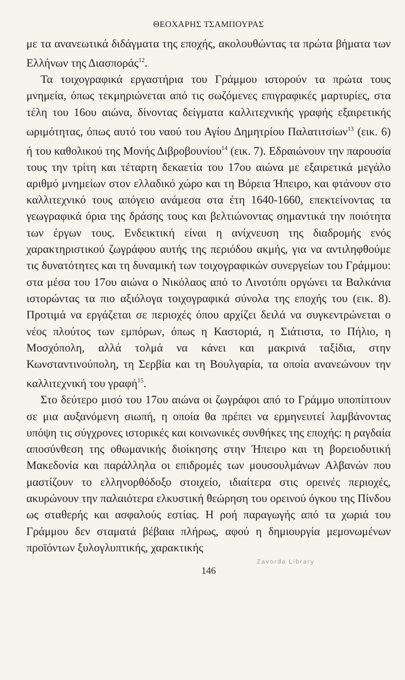ΘΕΟΧΑΡΗΣ ΤΣΑΜΠΟΥΡΑΣ
με τα ανανεωτικά διδάγματα της εποχής, ακολουθώντας τα πρώτα βήματα των Ελλήνων της Διασποράς<sup>12</sup>.
Τα τοιχογραφικά εργαστήρια του Γράμμου ιστορούν τα πρώτα τους μνημεία, όπως τεκμηριώνεται από τις σωζόμενες επιγραφικές μαρτυρίες, στα τέλη του 16ου αιώνα, δίνοντας δείγματα καλλιτεχνικής γραφής εξαιρετικής ωριμότητας, όπως αυτό του ναού του Αγίου Δημητρίου Παλατιτσίων<sup>13</sup> (εικ. 6) ή του καθολικού της Μονής Διβροβουνίου<sup>14</sup> (εικ. 7). Εδραιώνουν την παρουσία τους την τρίτη και τέταρτη δεκαετία του 17ου αιώνα με εξαιρετικά μεγάλο αριθμό μνημείων στον ελλαδικό χώρο και τη Βόρεια Ήπειρο, και φτάνουν στο καλλιτεχνικό τους απόγειο ανάμεσα στα έτη 1640-1660, επεκτείνοντας τα γεωγραφικά όρια της δράσης τους και βελτιώνοντας σημαντικά την ποιότητα των έργων τους. Ενδεικτική είναι η ανίχνευση της διαδρομής ενός χαρακτηριστικού ζωγράφου αυτής της περιόδου ακμής, για να αντιληφθούμε τις δυνατότητες και τη δυναμική των τοιχογραφικών συνεργείων του Γράμμου: στα μέσα του 17ου αιώνα ο Νικόλαος από το Λινοτόπι οργώνει τα Βαλκάνια ιστορώντας τα πιο αξιόλογα τοιχογραφικά σύνολα της εποχής του (εικ. 8). Προτιμά να εργάζεται σε περιοχές όπου αρχίζει δειλά να συγκεντρώνεται ο νέος πλούτος των εμπόρων, όπως η Καστοριά, η Σιάτιστα, το Πήλιο, η Μοσχόπολη, αλλά τολμά να κάνει και μακρινά ταξίδια, στην Κωνσταντινούπολη, τη Σερβία και τη Βουλγαρία, τα οποία ανανεώνουν την καλλιτεχνική του γραφή<sup>15</sup>.
Στο δεύτερο μισό του 17ου αιώνα οι ζωγράφοι από το Γράμμο υποπίπτουν σε μια αυξανόμενη σιωπή, η οποία θα πρέπει να ερμηνευτεί λαμβάνοντας υπόψη τις σύγχρονες ιστορικές και κοινωνικές συνθήκες της εποχής: η ραγδαία αποσύνθεση της οθωμανικής διοίκησης στην Ήπειρο και τη βορειοδυτική Μακεδονία και παράλληλα οι επιδρομές των μουσουλμάνων Αλβανών που μαστίζουν το ελληνορθόδοξο στοιχείο, ιδιαίτερα στις ορεινές περιοχές, ακυρώνουν την παλαιότερα ελκυστική θεώρηση του ορεινού όγκου της Πίνδου ως σταθερής και ασφαλούς εστίας. Η ροή παραγωγής από τα χωριά του Γράμμου δεν σταματά βέβαια πλήρως, αφού η δημιουργία μεμονωμένων προϊόντων ξυλογλυπτικής, χαρακτικής
146
Zavorda Library